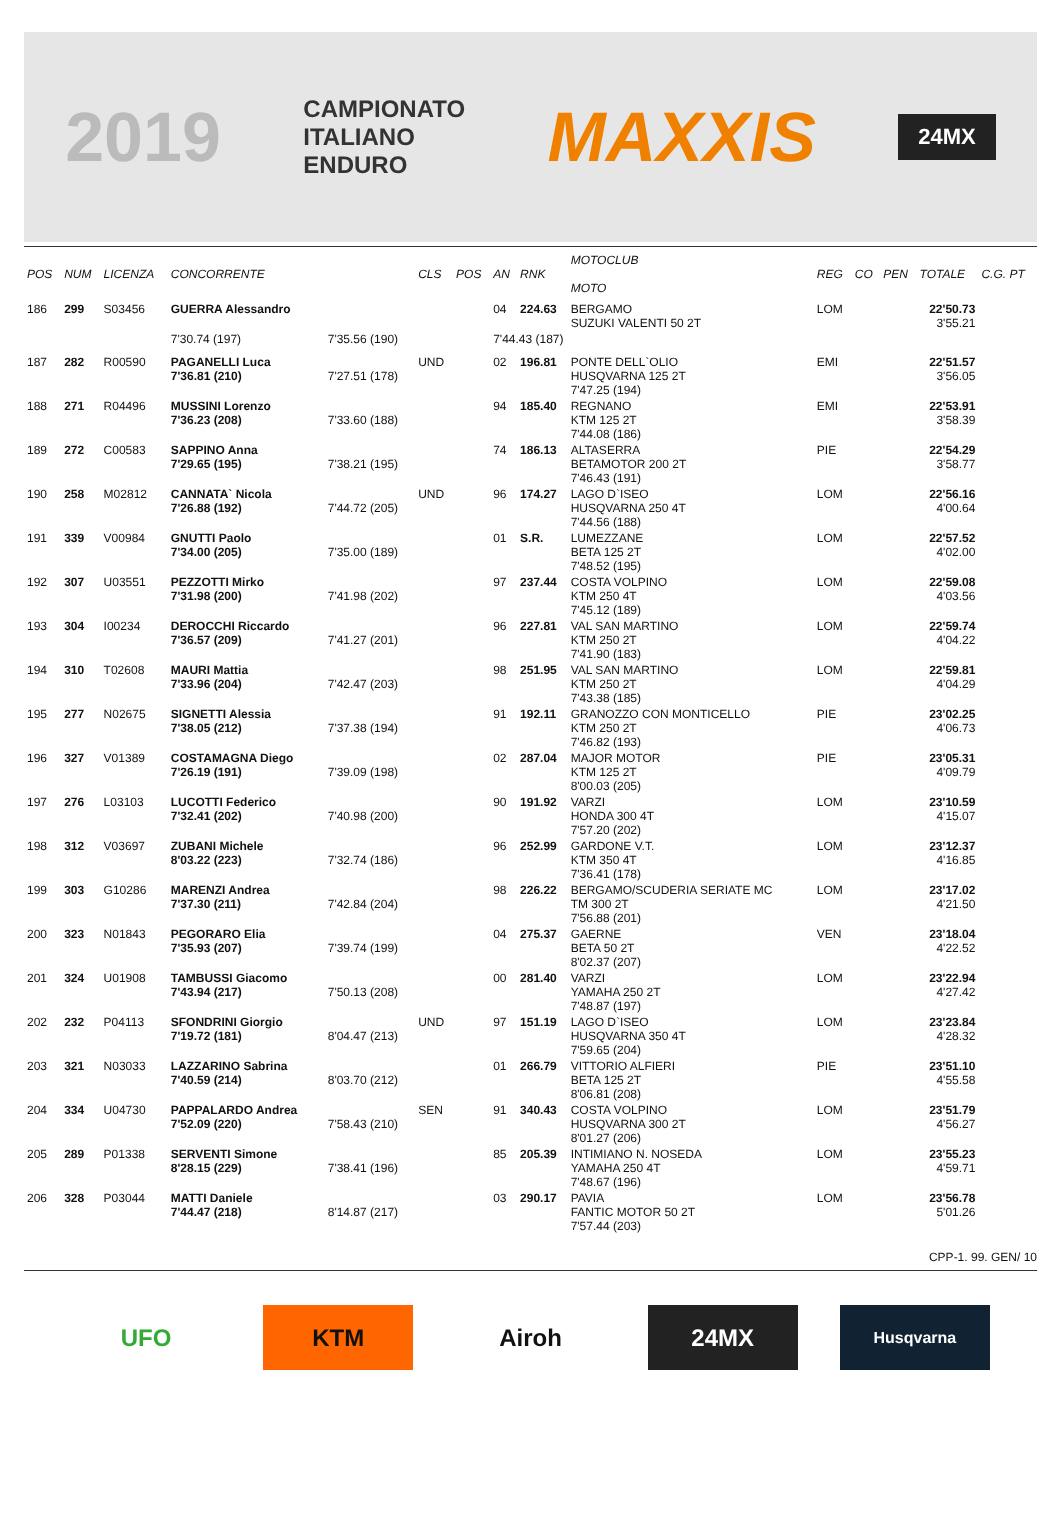2019
CAMPIONATO
ITALIANO
ENDURO
MAXXIS
24MX
| POS | NUM | LICENZA | CONCORRENTE | | CLS | POS | AN | RNK | MOTOCLUB MOTO | REG | CO | PEN | TOTALE | C.G. PT |
| --- | --- | --- | --- | --- | --- | --- | --- | --- | --- | --- | --- | --- | --- | --- |
| 186 | 299 | S03456 | GUERRA Alessandro | | | | 04 | 224.63 | BERGAMO SUZUKI VALENTI 50 2T | LOM | | | 22'50.73 3'55.21 | |
| | | | 7'30.74 (197) | 7'35.56 (190) | | | 7'44.43 (187) | | | | | | | |
| 187 | 282 | R00590 | PAGANELLI Luca 7'36.81 (210) | 7'27.51 (178) | UND | | 02 | 196.81 | PONTE DELL`OLIO HUSQVARNA 125 2T 7'47.25 (194) | EMI | | | 22'51.57 3'56.05 | |
| 188 | 271 | R04496 | MUSSINI Lorenzo 7'36.23 (208) | 7'33.60 (188) | | | 94 | 185.40 | REGNANO KTM 125 2T 7'44.08 (186) | EMI | | | 22'53.91 3'58.39 | |
| 189 | 272 | C00583 | SAPPINO Anna 7'29.65 (195) | 7'38.21 (195) | | | 74 | 186.13 | ALTASERRA BETAMOTOR 200 2T 7'46.43 (191) | PIE | | | 22'54.29 3'58.77 | |
| 190 | 258 | M02812 | CANNATA` Nicola 7'26.88 (192) | 7'44.72 (205) | UND | | 96 | 174.27 | LAGO D`ISEO HUSQVARNA 250 4T 7'44.56 (188) | LOM | | | 22'56.16 4'00.64 | |
| 191 | 339 | V00984 | GNUTTI Paolo 7'34.00 (205) | 7'35.00 (189) | | | 01 | S.R. | LUMEZZANE BETA 125 2T 7'48.52 (195) | LOM | | | 22'57.52 4'02.00 | |
| 192 | 307 | U03551 | PEZZOTTI Mirko 7'31.98 (200) | 7'41.98 (202) | | | 97 | 237.44 | COSTA VOLPINO KTM 250 4T 7'45.12 (189) | LOM | | | 22'59.08 4'03.56 | |
| 193 | 304 | I00234 | DEROCCHI Riccardo 7'36.57 (209) | 7'41.27 (201) | | | 96 | 227.81 | VAL SAN MARTINO KTM 250 2T 7'41.90 (183) | LOM | | | 22'59.74 4'04.22 | |
| 194 | 310 | T02608 | MAURI Mattia 7'33.96 (204) | 7'42.47 (203) | | | 98 | 251.95 | VAL SAN MARTINO KTM 250 2T 7'43.38 (185) | LOM | | | 22'59.81 4'04.29 | |
| 195 | 277 | N02675 | SIGNETTI Alessia 7'38.05 (212) | 7'37.38 (194) | | | 91 | 192.11 | GRANOZZO CON MONTICELLO KTM 250 2T 7'46.82 (193) | PIE | | | 23'02.25 4'06.73 | |
| 196 | 327 | V01389 | COSTAMAGNA Diego 7'26.19 (191) | 7'39.09 (198) | | | 02 | 287.04 | MAJOR MOTOR KTM 125 2T 8'00.03 (205) | PIE | | | 23'05.31 4'09.79 | |
| 197 | 276 | L03103 | LUCOTTI Federico 7'32.41 (202) | 7'40.98 (200) | | | 90 | 191.92 | VARZI HONDA 300 4T 7'57.20 (202) | LOM | | | 23'10.59 4'15.07 | |
| 198 | 312 | V03697 | ZUBANI Michele 8'03.22 (223) | 7'32.74 (186) | | | 96 | 252.99 | GARDONE V.T. KTM 350 4T 7'36.41 (178) | LOM | | | 23'12.37 4'16.85 | |
| 199 | 303 | G10286 | MARENZI Andrea 7'37.30 (211) | 7'42.84 (204) | | | 98 | 226.22 | BERGAMO/SCUDERIA SERIATE MC TM 300 2T 7'56.88 (201) | LOM | | | 23'17.02 4'21.50 | |
| 200 | 323 | N01843 | PEGORARO Elia 7'35.93 (207) | 7'39.74 (199) | | | 04 | 275.37 | GAERNE BETA 50 2T 8'02.37 (207) | VEN | | | 23'18.04 4'22.52 | |
| 201 | 324 | U01908 | TAMBUSSI Giacomo 7'43.94 (217) | 7'50.13 (208) | | | 00 | 281.40 | VARZI YAMAHA 250 2T 7'48.87 (197) | LOM | | | 23'22.94 4'27.42 | |
| 202 | 232 | P04113 | SFONDRINI Giorgio 7'19.72 (181) | 8'04.47 (213) | UND | | 97 | 151.19 | LAGO D`ISEO HUSQVARNA 350 4T 7'59.65 (204) | LOM | | | 23'23.84 4'28.32 | |
| 203 | 321 | N03033 | LAZZARINO Sabrina 7'40.59 (214) | 8'03.70 (212) | | | 01 | 266.79 | VITTORIO ALFIERI BETA 125 2T 8'06.81 (208) | PIE | | | 23'51.10 4'55.58 | |
| 204 | 334 | U04730 | PAPPALARDO Andrea 7'52.09 (220) | 7'58.43 (210) | SEN | | 91 | 340.43 | COSTA VOLPINO HUSQVARNA 300 2T 8'01.27 (206) | LOM | | | 23'51.79 4'56.27 | |
| 205 | 289 | P01338 | SERVENTI Simone 8'28.15 (229) | 7'38.41 (196) | | | 85 | 205.39 | INTIMIANO N. NOSEDA YAMAHA 250 4T 7'48.67 (196) | LOM | | | 23'55.23 4'59.71 | |
| 206 | 328 | P03044 | MATTI Daniele 7'44.47 (218) | 8'14.87 (217) | | | 03 | 290.17 | PAVIA FANTIC MOTOR 50 2T 7'57.44 (203) | LOM | | | 23'56.78 5'01.26 | |
CPP-1. 99. GEN/ 10
UFO KTM Airoh 24MX
Husqvarna